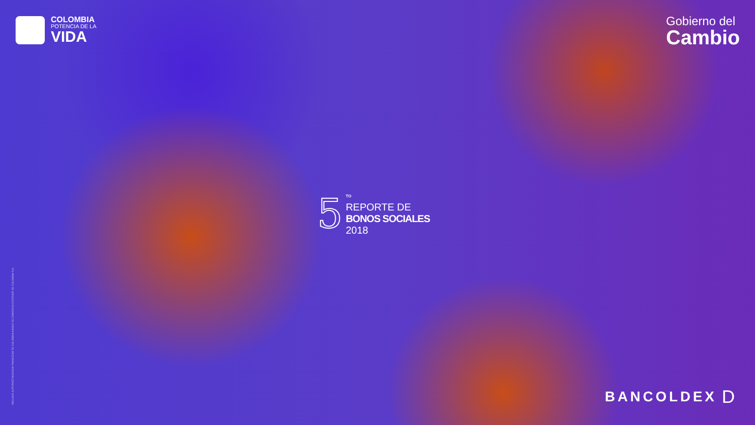COLOMBIA
POTENCIA DE LA
VIDA
Gobierno del
Cambio
5
TO
REPORTE DE
BONOS SOCIALES
2018
VIGILADO SUPERINTENDENCIA FINANCIERA DE COLOMBIA BANCO DE COMERCIO EXTERIOR DE COLOMBIA S.A.
BANCOLDEX D